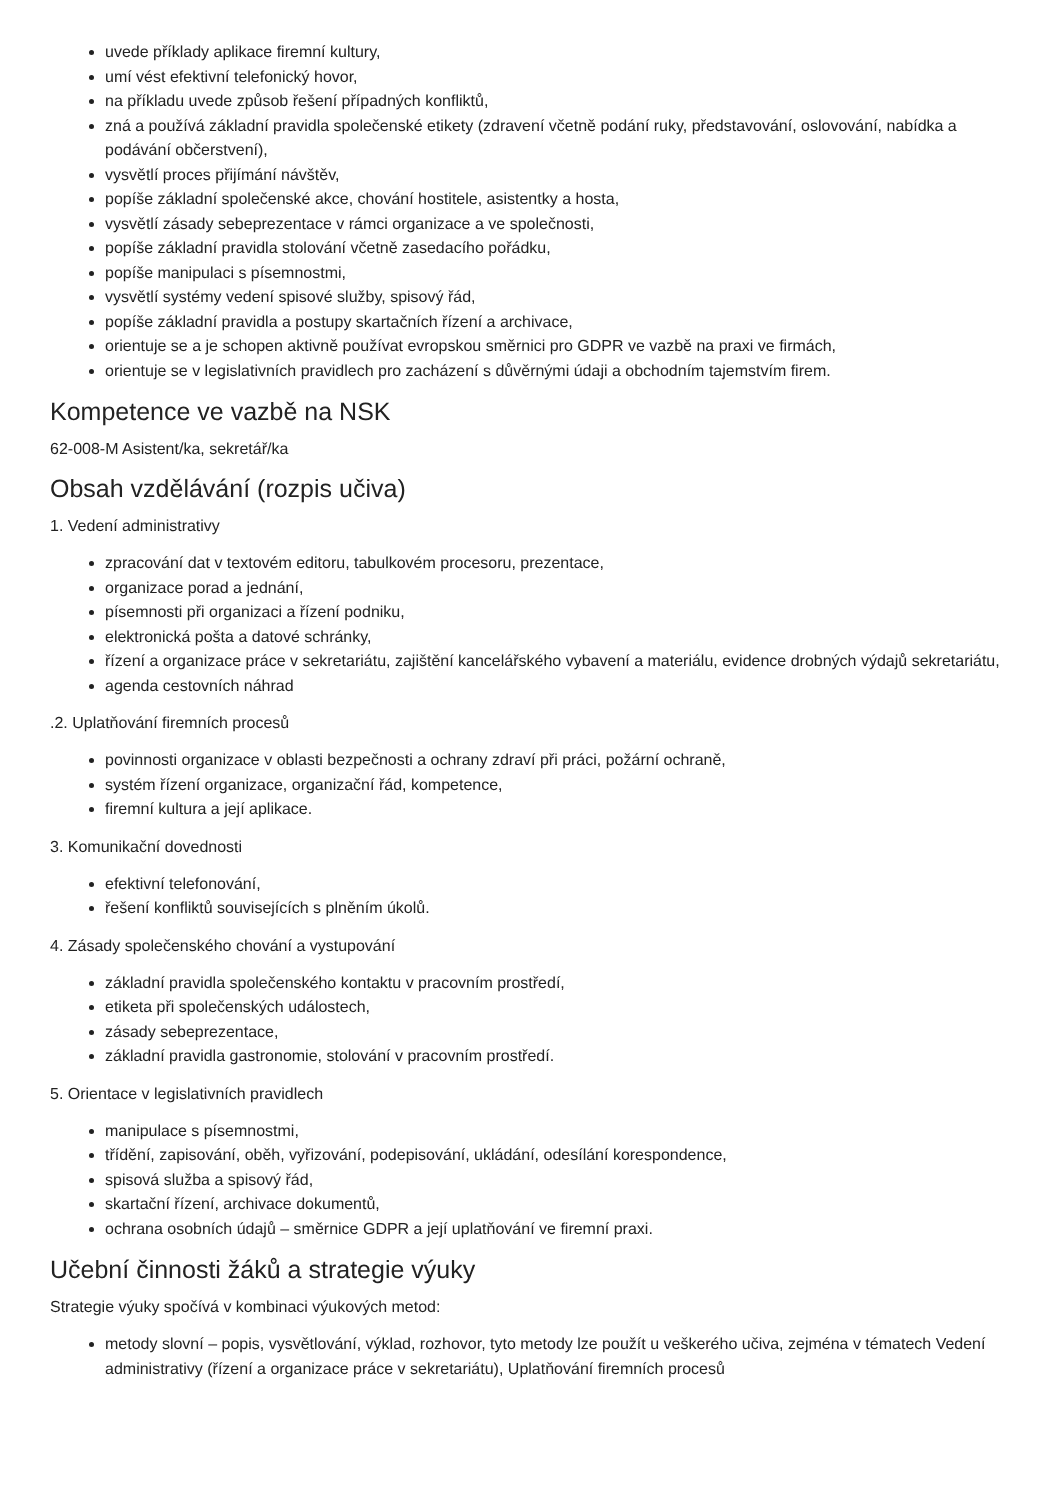uvede příklady aplikace firemní kultury,
umí vést efektivní telefonický hovor,
na příkladu uvede způsob řešení případných konfliktů,
zná a používá základní pravidla společenské etikety (zdravení včetně podání ruky, představování, oslovování, nabídka a podávání občerstvení),
vysvětlí proces přijímání návštěv,
popíše základní společenské akce, chování hostitele, asistentky a hosta,
vysvětlí zásady sebeprezentace v rámci organizace a ve společnosti,
popíše základní pravidla stolování včetně zasedacího pořádku,
popíše manipulaci s písemnostmi,
vysvětlí systémy vedení spisové služby, spisový řád,
popíše základní pravidla a postupy skartačních řízení a archivace,
orientuje se a je schopen aktivně používat evropskou směrnici pro GDPR ve vazbě na praxi ve firmách,
orientuje se v legislativních pravidlech pro zacházení s důvěrnými údaji a obchodním tajemstvím firem.
Kompetence ve vazbě na NSK
62-008-M Asistent/ka, sekretář/ka
Obsah vzdělávání (rozpis učiva)
1. Vedení administrativy
zpracování dat v textovém editoru, tabulkovém procesoru, prezentace,
organizace porad a jednání,
písemnosti při organizaci a řízení podniku,
elektronická pošta a datové schránky,
řízení a organizace práce v sekretariátu, zajištění kancelářského vybavení a materiálu, evidence drobných výdajů sekretariátu,
agenda cestovních náhrad
.2. Uplatňování firemních procesů
povinnosti organizace v oblasti bezpečnosti a ochrany zdraví při práci, požární ochraně,
systém řízení organizace, organizační řád, kompetence,
firemní kultura a její aplikace.
3. Komunikační dovednosti
efektivní telefonování,
řešení konfliktů souvisejících s plněním úkolů.
4. Zásady společenského chování a vystupování
základní pravidla společenského kontaktu v pracovním prostředí,
etiketa při společenských událostech,
zásady sebeprezentace,
základní pravidla gastronomie, stolování v pracovním prostředí.
5. Orientace v legislativních pravidlech
manipulace s písemnostmi,
třídění, zapisování, oběh, vyřizování, podepisování, ukládání, odesílání korespondence,
spisová služba a spisový řád,
skartační řízení, archivace dokumentů,
ochrana osobních údajů – směrnice GDPR a její uplatňování ve firemní praxi.
Učební činnosti žáků a strategie výuky
Strategie výuky spočívá v kombinaci výukových metod:
metody slovní – popis, vysvětlování, výklad, rozhovor, tyto metody lze použít u veškerého učiva, zejména v tématech Vedení administrativy (řízení a organizace práce v sekretariátu), Uplatňování firemních procesů